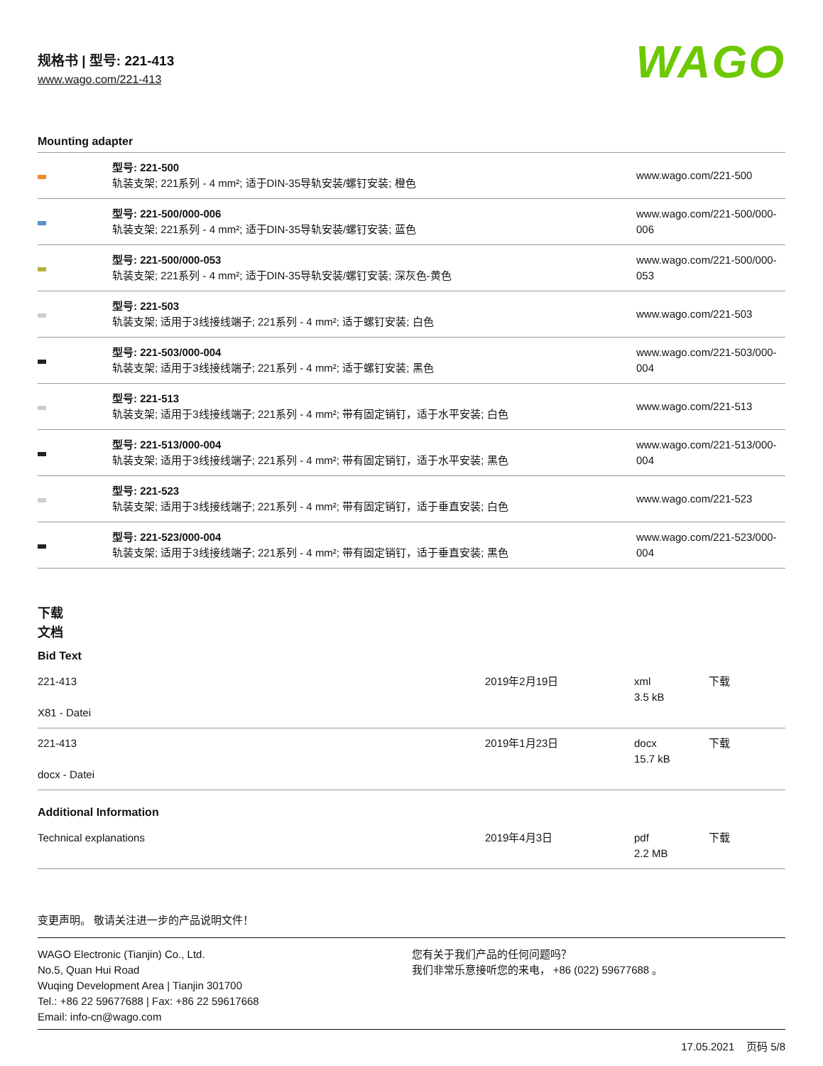规格书 | 型号: 221-413
www.wago.com/221-413
WAGO
Mounting adapter
| | 型号: 221-500 轨装支架; 221系列 - 4 mm²; 适于DIN-35导轨安装/螺钉安装; 橙色 | www.wago.com/221-500 |
| | 型号: 221-500/000-006 轨装支架; 221系列 - 4 mm²; 适于DIN-35导轨安装/螺钉安装; 蓝色 | www.wago.com/221-500/000-006 |
| | 型号: 221-500/000-053 轨装支架; 221系列 - 4 mm²; 适于DIN-35导轨安装/螺钉安装; 深灰色-黄色 | www.wago.com/221-500/000-053 |
| | 型号: 221-503 轨装支架; 适用于3线接线端子; 221系列 - 4 mm²; 适于螺钉安装; 白色 | www.wago.com/221-503 |
| | 型号: 221-503/000-004 轨装支架; 适用于3线接线端子; 221系列 - 4 mm²; 适于螺钉安装; 黑色 | www.wago.com/221-503/000-004 |
| | 型号: 221-513 轨装支架; 适用于3线接线端子; 221系列 - 4 mm²; 带有固定销钉，适于水平安装; 白色 | www.wago.com/221-513 |
| | 型号: 221-513/000-004 轨装支架; 适用于3线接线端子; 221系列 - 4 mm²; 带有固定销钉，适于水平安装; 黑色 | www.wago.com/221-513/000-004 |
| | 型号: 221-523 轨装支架; 适用于3线接线端子; 221系列 - 4 mm²; 带有固定销钉，适于垂直安装; 白色 | www.wago.com/221-523 |
| | 型号: 221-523/000-004 轨装支架; 适用于3线接线端子; 221系列 - 4 mm²; 带有固定销钉，适于垂直安装; 黑色 | www.wago.com/221-523/000-004 |
下载
文档
Bid Text
| 221-413 X81 - Datei | 2019年2月19日 | xml 3.5 kB | 下载 |
| 221-413 docx - Datei | 2019年1月23日 | docx 15.7 kB | 下载 |
Additional Information
| Technical explanations | 2019年4月3日 | pdf 2.2 MB | 下载 |
变更声明。 敬请关注进一步的产品说明文件！
WAGO Electronic (Tianjin) Co., Ltd.
No.5, Quan Hui Road
Wuqing Development Area | Tianjin 301700
Tel.: +86 22 59677688 | Fax: +86 22 59617668
Email: info-cn@wago.com
您有关于我们产品的任何问题吗？
我们非常乐意接听您的来电， +86 (022) 59677688 。
17.05.2021 页码 5/8